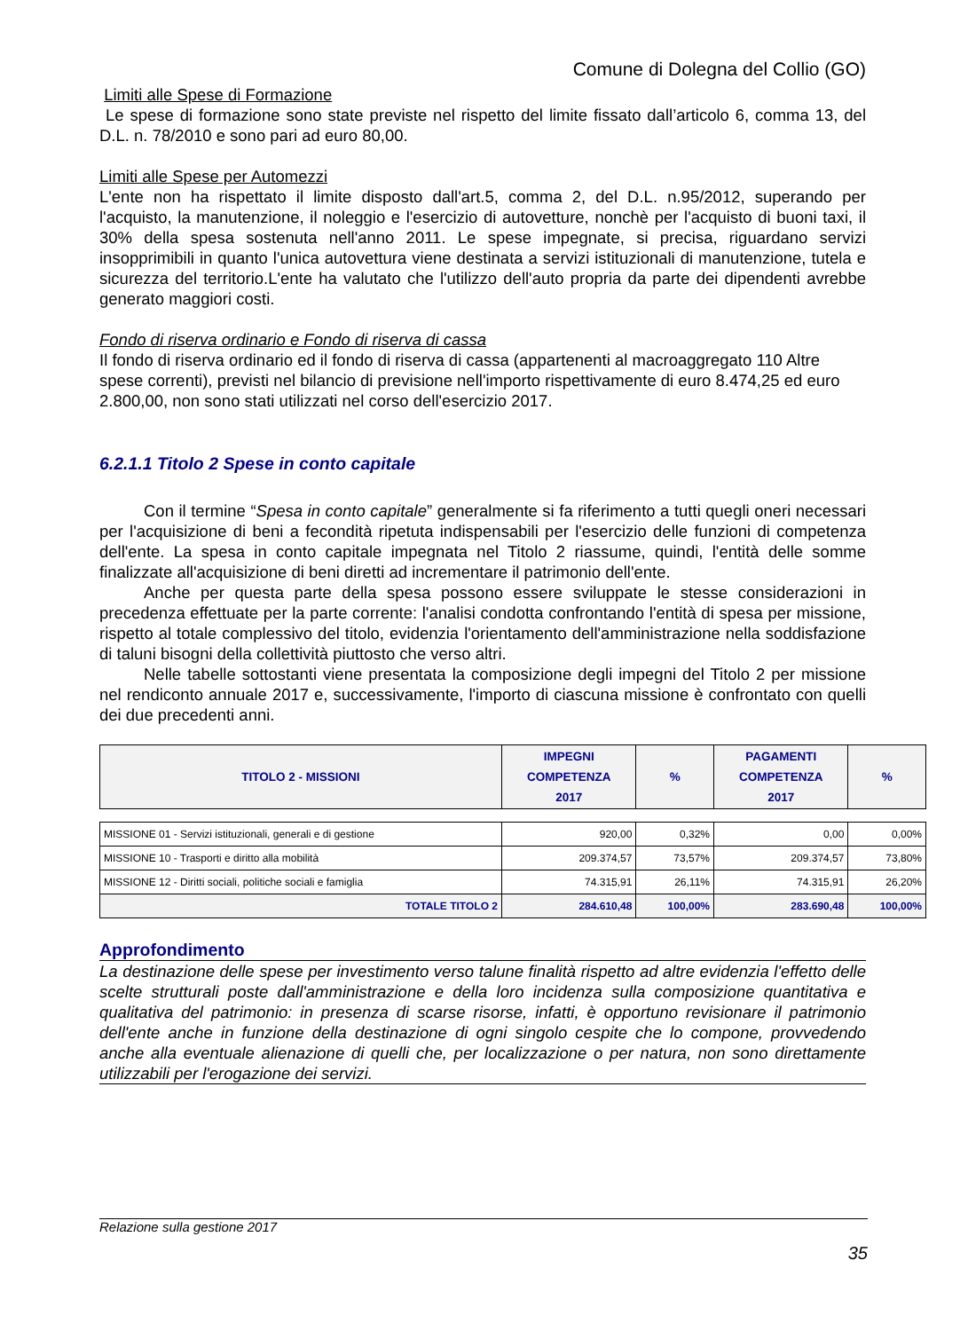Comune di Dolegna del Collio (GO)
Limiti alle Spese di Formazione
Le spese di formazione sono state previste nel rispetto del limite fissato dall’articolo 6, comma 13, del D.L. n. 78/2010 e sono pari ad euro 80,00.
Limiti alle Spese per Automezzi
L'ente non ha rispettato il limite disposto dall'art.5, comma 2, del D.L. n.95/2012, superando per l'acquisto, la manutenzione, il noleggio e l'esercizio di autovetture, nonchè per l'acquisto di buoni taxi, il 30% della spesa sostenuta nell'anno 2011. Le spese impegnate, si precisa, riguardano servizi insopprimibili in quanto l'unica autovettura viene destinata a servizi istituzionali di manutenzione, tutela e sicurezza del territorio.L'ente ha valutato che l'utilizzo dell'auto propria da parte dei dipendenti avrebbe generato maggiori costi.
Fondo di riserva ordinario e Fondo di riserva di cassa
Il fondo di riserva ordinario ed il fondo di riserva di cassa (appartenenti al macroaggregato 110 Altre spese correnti), previsti nel bilancio di previsione nell'importo rispettivamente di euro 8.474,25 ed euro 2.800,00, non sono stati utilizzati nel corso dell'esercizio 2017.
6.2.1.1 Titolo 2 Spese in conto capitale
Con il termine “Spesa in conto capitale” generalmente si fa riferimento a tutti quegli oneri necessari per l'acquisizione di beni a fecondità ripetuta indispensabili per l'esercizio delle funzioni di competenza dell'ente. La spesa in conto capitale impegnata nel Titolo 2 riassume, quindi, l'entità delle somme finalizzate all'acquisizione di beni diretti ad incrementare il patrimonio dell'ente.
Anche per questa parte della spesa possono essere sviluppate le stesse considerazioni in precedenza effettuate per la parte corrente: l'analisi condotta confrontando l'entità di spesa per missione, rispetto al totale complessivo del titolo, evidenzia l'orientamento dell'amministrazione nella soddisfazione di taluni bisogni della collettività piuttosto che verso altri.
Nelle tabelle sottostanti viene presentata la composizione degli impegni del Titolo 2 per missione nel rendiconto annuale 2017 e, successivamente, l'importo di ciascuna missione è confrontato con quelli dei due precedenti anni.
| TITOLO 2 - MISSIONI | IMPEGNI COMPETENZA 2017 | % | PAGAMENTI COMPETENZA 2017 | % |
| --- | --- | --- | --- | --- |
| MISSIONE 01 - Servizi istituzionali, generali e di gestione | 920,00 | 0,32% | 0,00 | 0,00% |
| MISSIONE 10 - Trasporti e diritto alla mobilità | 209.374,57 | 73,57% | 209.374,57 | 73,80% |
| MISSIONE 12 - Diritti sociali, politiche sociali e famiglia | 74.315,91 | 26,11% | 74.315,91 | 26,20% |
| TOTALE TITOLO 2 | 284.610,48 | 100,00% | 283.690,48 | 100,00% |
Approfondimento
La destinazione delle spese per investimento verso talune finalità rispetto ad altre evidenzia l'effetto delle scelte strutturali poste dall'amministrazione e della loro incidenza sulla composizione quantitativa e qualitativa del patrimonio: in presenza di scarse risorse, infatti, è opportuno revisionare il patrimonio dell'ente anche in funzione della destinazione di ogni singolo cespite che lo compone, provvedendo anche alla eventuale alienazione di quelli che, per localizzazione o per natura, non sono direttamente utilizzabili per l'erogazione dei servizi.
Relazione sulla gestione 2017
35